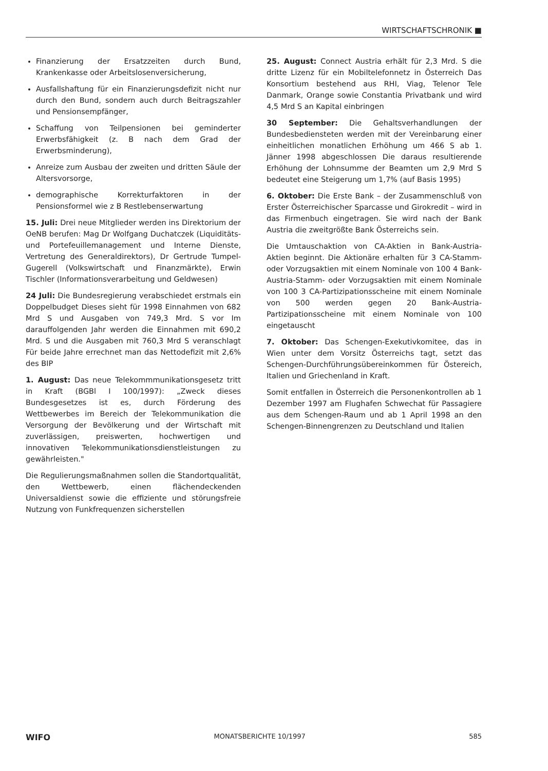WIRTSCHAFTSCHRONIK ■
Finanzierung der Ersatzzeiten durch Bund, Krankenkasse oder Arbeitslosenversicherung,
Ausfallshaftung für ein Finanzierungsdefizit nicht nur durch den Bund, sondern auch durch Beitragszahler und Pensionsempfänger,
Schaffung von Teilpensionen bei geminderter Erwerbsfähigkeit (z. B nach dem Grad der Erwerbsminderung),
Anreize zum Ausbau der zweiten und dritten Säule der Altersvorsorge,
demographische Korrekturfaktoren in der Pensionsformel wie z B Restlebenserwartung
15. Juli: Drei neue Mitglieder werden ins Direktorium der OeNB berufen: Mag Dr Wolfgang Duchatczek (Liquiditäts- und Portefeuillemanagement und Interne Dienste, Vertretung des Generaldirektors), Dr Gertrude Tumpel-Gugerell (Volkswirtschaft und Finanzmärkte), Erwin Tischler (Informationsverarbeitung und Geldwesen)
24 Juli: Die Bundesregierung verabschiedet erstmals ein Doppelbudget Dieses sieht für 1998 Einnahmen von 682 Mrd S und Ausgaben von 749,3 Mrd. S vor Im darauffolgenden Jahr werden die Einnahmen mit 690,2 Mrd. S und die Ausgaben mit 760,3 Mrd S veranschlagt Für beide Jahre errechnet man das Nettodefizit mit 2,6% des BIP
1. August: Das neue Telekommmunikationsgesetz tritt in Kraft (BGBl I 100/1997): „Zweck dieses Bundesgesetzes ist es, durch Förderung des Wettbewerbes im Bereich der Telekommunikation die Versorgung der Bevölkerung und der Wirtschaft mit zuverlässigen, preiswerten, hochwertigen und innovativen Telekommunikationsdienstleistungen zu gewährleisten."
Die Regulierungsmaßnahmen sollen die Standortqualität, den Wettbewerb, einen flächendeckenden Universaldienst sowie die effiziente und störungsfreie Nutzung von Funkfrequenzen sicherstellen
25. August: Connect Austria erhält für 2,3 Mrd. S die dritte Lizenz für ein Mobiltelefonnetz in Österreich Das Konsortium bestehend aus RHI, Viag, Telenor Tele Danmark, Orange sowie Constantia Privatbank und wird 4,5 Mrd S an Kapital einbringen
30 September: Die Gehaltsverhandlungen der Bundesbediensteten werden mit der Vereinbarung einer einheitlichen monatlichen Erhöhung um 466 S ab 1. Jänner 1998 abgeschlossen Die daraus resultierende Erhöhung der Lohnsumme der Beamten um 2,9 Mrd S bedeutet eine Steigerung um 1,7% (auf Basis 1995)
6. Oktober: Die Erste Bank – der Zusammenschluß von Erster Österreichischer Sparcasse und Girokredit – wird in das Firmenbuch eingetragen. Sie wird nach der Bank Austria die zweitgrößte Bank Österreichs sein.
Die Umtauschaktion von CA-Aktien in Bank-Austria-Aktien beginnt. Die Aktionäre erhalten für 3 CA-Stamm- oder Vorzugsaktien mit einem Nominale von 100 4 Bank-Austria-Stamm- oder Vorzugsaktien mit einem Nominale von 100 3 CA-Partizipationsscheine mit einem Nominale von 500 werden gegen 20 Bank-Austria-Partizipationsscheine mit einem Nominale von 100 eingetauscht
7. Oktober: Das Schengen-Exekutivkomitee, das in Wien unter dem Vorsitz Österreichs tagt, setzt das Schengen-Durchführungsübereinkommen für Östereich, Italien und Griechenland in Kraft.
Somit entfallen in Österreich die Personenkontrollen ab 1 Dezember 1997 am Flughafen Schwechat für Passagiere aus dem Schengen-Raum und ab 1 April 1998 an den Schengen-Binnengrenzen zu Deutschland und Italien
WIFO MONATSBERICHTE 10/1997 585